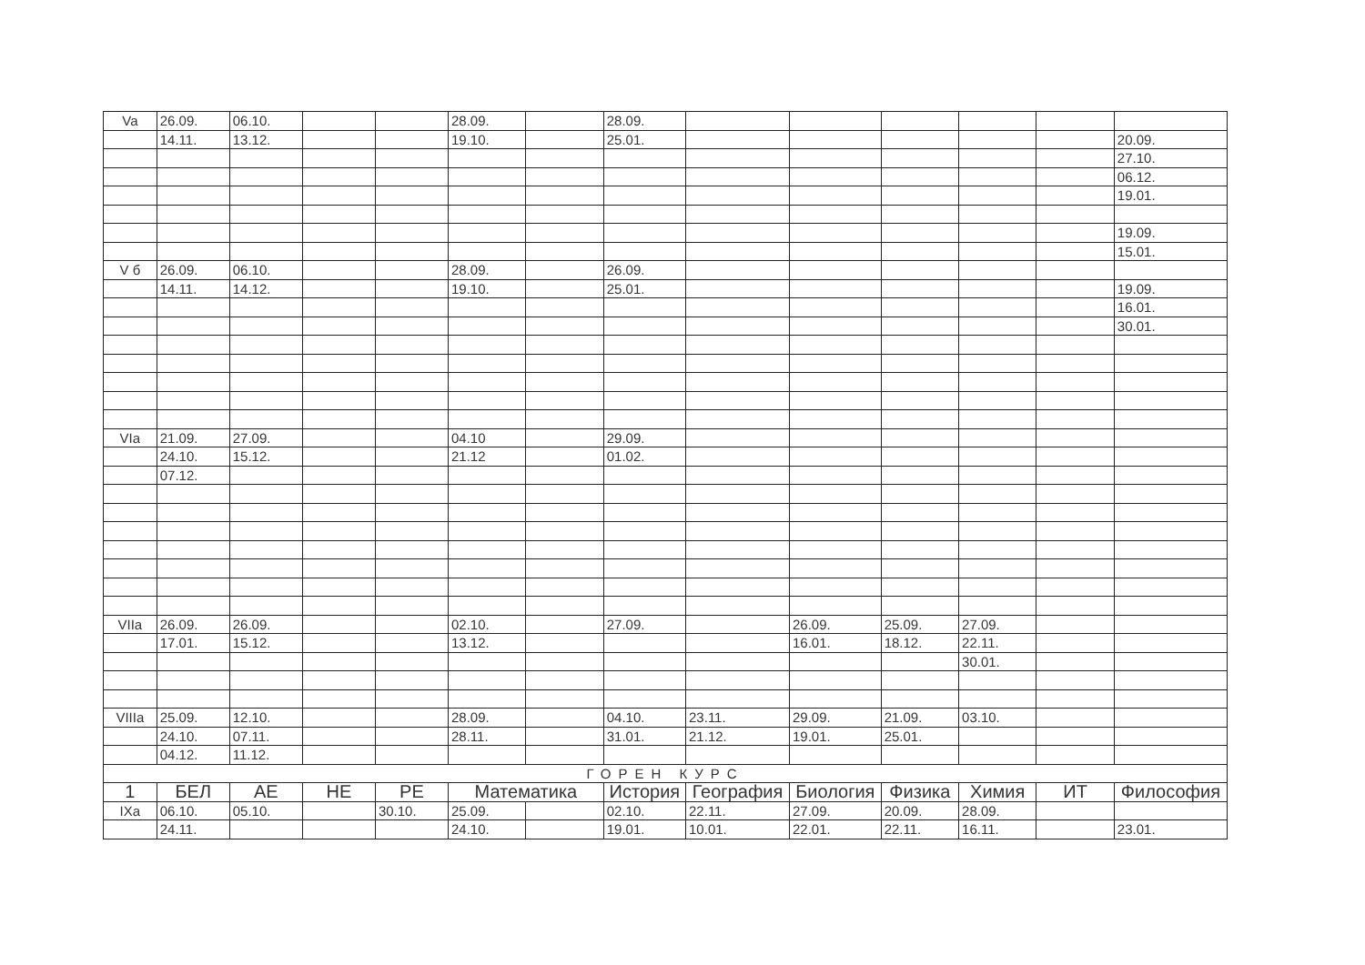| Va | 26.09. | 06.10. | | | 28.09. | | 28.09. | | | | | | |
| | 14.11. | 13.12. | | | 19.10. | | 25.01. | | | | | | 20.09. |
| | | | | | | | | | | | | | 27.10. |
| | | | | | | | | | | | | | 06.12. |
| | | | | | | | | | | | | | 19.01. |
| | | | | | | | | | | | | | 19.09. |
| | | | | | | | | | | | | | 15.01. |
| V б | 26.09. | 06.10. | | | 28.09. | | 26.09. | | | | | | |
| | 14.11. | 14.12. | | | 19.10. | | 25.01. | | | | | | 19.09. |
| | | | | | | | | | | | | | 16.01. |
| | | | | | | | | | | | | | 30.01. |
| VIa | 21.09. | 27.09. | | | 04.10 | | 29.09. | | | | | | |
| | 24.10. | 15.12. | | | 21.12 | | 01.02. | | | | | | |
| | 07.12. | | | | | | | | | | | | |
| VIIa | 26.09. | 26.09. | | | 02.10. | | 27.09. | | 26.09. | 25.09. | 27.09. | | |
| | 17.01. | 15.12. | | | 13.12. | | | | 16.01. | 18.12. | 22.11. | | |
| | | | | | | | | | | | 30.01. | | |
| VIIIa | 25.09. | 12.10. | | | 28.09. | | 04.10. | 23.11. | 29.09. | 21.09. | 03.10. | | |
| | 24.10. | 07.11. | | | 28.11. | | 31.01. | 21.12. | 19.01. | 25.01. | | | |
| | 04.12. | 11.12. | | | | | | | | | | | |
| ГОРЕН КУРС | | | | | | | | | | | | | |
| 1 | БЕЛ | АЕ | НЕ | РЕ | Математика | | История | География | Биология | Физика | Химия | ИТ | Философия |
| IXa | 06.10. | 05.10. | | 30.10. | 25.09. | | 02.10. | 22.11. | 27.09. | 20.09. | 28.09. | | |
| | 24.11. | | | | 24.10. | | 19.01. | 10.01. | 22.01. | 22.11. | 16.11. | | 23.01. |